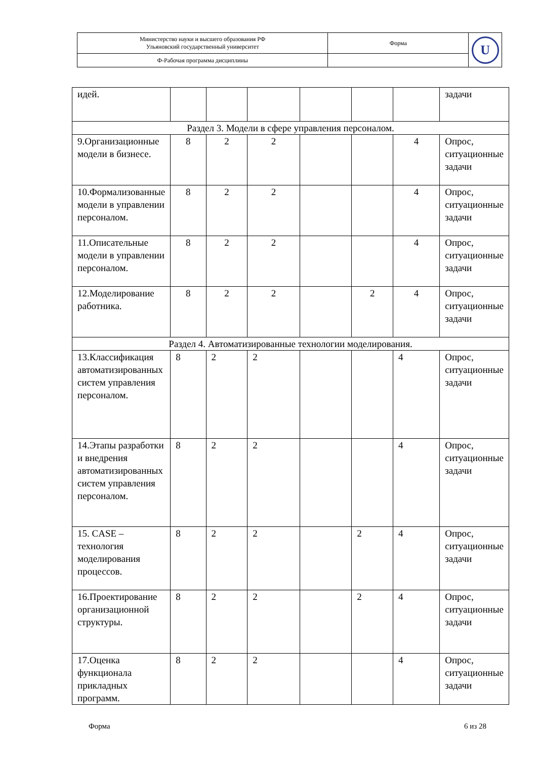| Министерство науки и высшего образования РФ Ульяновский государственный университет | Форма | U |
| Ф-Рабочая программа дисциплины | | |
| идей. | | | | | | | задачи |
| Раздел 3. Модели в сфере управления персоналом. | | | | | | | |
| 9.Организационные модели в бизнесе. | 8 | 2 | 2 | | | 4 | Опрос, ситуационные задачи |
| 10.Формализованные модели в управлении персоналом. | 8 | 2 | 2 | | | 4 | Опрос, ситуационные задачи |
| 11.Описательные модели в управлении персоналом. | 8 | 2 | 2 | | | 4 | Опрос, ситуационные задачи |
| 12.Моделирование работника. | 8 | 2 | 2 | | 2 | 4 | Опрос, ситуационные задачи |
| Раздел 4. Автоматизированные технологии моделирования. | | | | | | | |
| 13.Классификация автоматизированных систем управления персоналом. | 8 | 2 | 2 | | | 4 | Опрос, ситуационные задачи |
| 14.Этапы разработки и внедрения автоматизированных систем управления персоналом. | 8 | 2 | 2 | | | 4 | Опрос, ситуационные задачи |
| 15. CASE – технология моделирования процессов. | 8 | 2 | 2 | | 2 | 4 | Опрос, ситуационные задачи |
| 16.Проектирование организационной структуры. | 8 | 2 | 2 | | 2 | 4 | Опрос, ситуационные задачи |
| 17.Оценка функционала прикладных программ. | 8 | 2 | 2 | | | 4 | Опрос, ситуационные задачи |
Форма 6 из 28